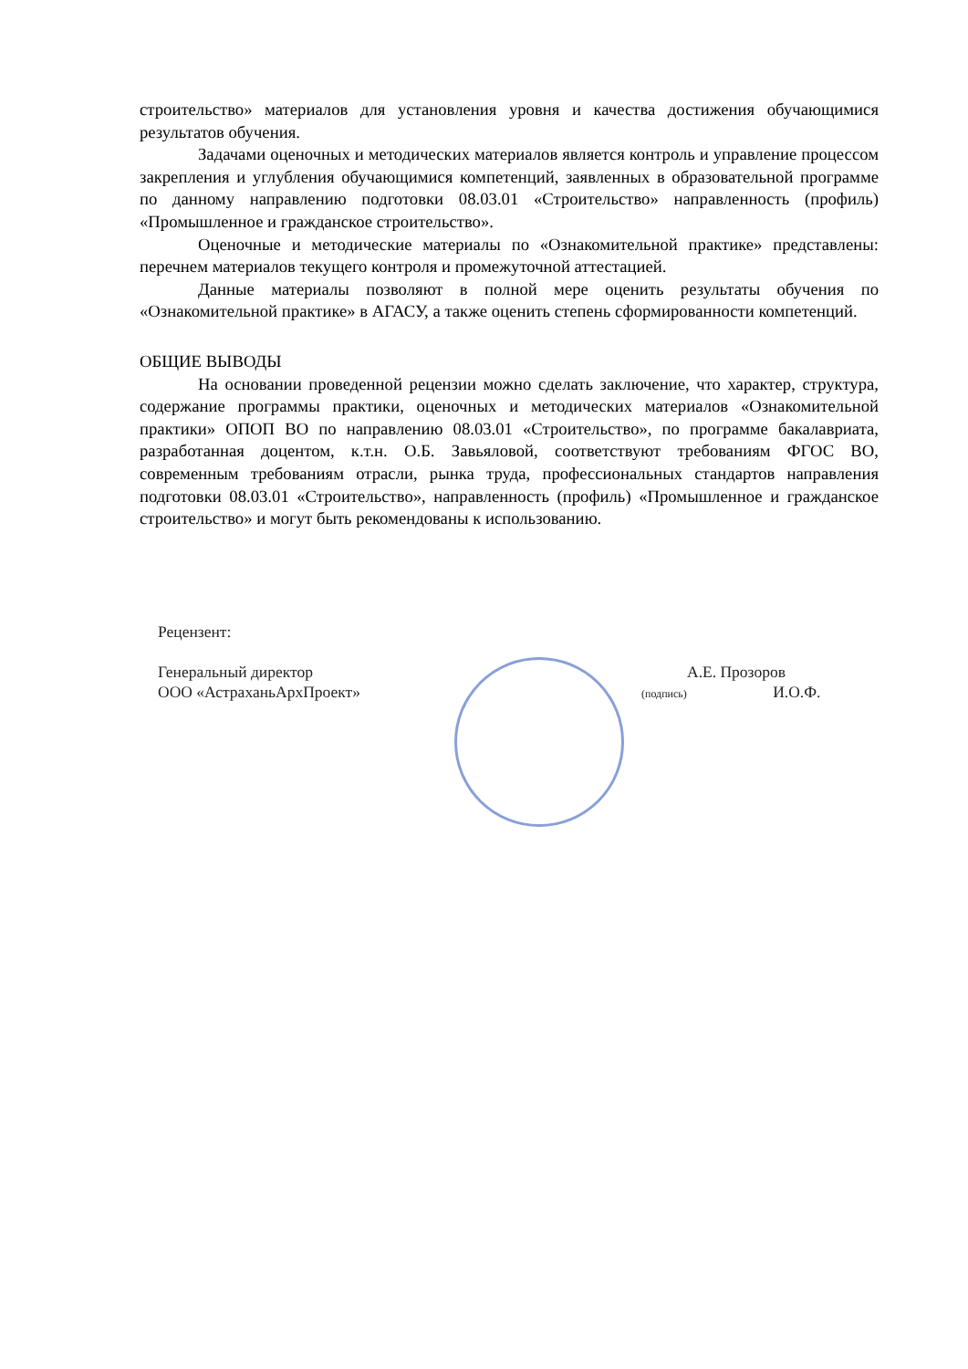строительство» материалов для установления уровня и качества достижения обучающимися результатов обучения.
Задачами оценочных и методических материалов является контроль и управление процессом закрепления и углубления обучающимися компетенций, заявленных в образовательной программе по данному направлению подготовки 08.03.01 «Строительство» направленность (профиль) «Промышленное и гражданское строительство».
Оценочные и методические материалы по «Ознакомительной практике» представлены: перечнем материалов текущего контроля и промежуточной аттестацией.
Данные материалы позволяют в полной мере оценить результаты обучения по «Ознакомительной практике» в АГАСУ, а также оценить степень сформированности компетенций.
ОБЩИЕ ВЫВОДЫ
На основании проведенной рецензии можно сделать заключение, что характер, структура, содержание программы практики, оценочных и методических материалов «Ознакомительной практики» ОПОП ВО по направлению 08.03.01 «Строительство», по программе бакалавриата, разработанная доцентом, к.т.н. О.Б. Завьяловой, соответствуют требованиям ФГОС ВО, современным требованиям отрасли, рынка труда, профессиональных стандартов направления подготовки 08.03.01 «Строительство», направленность (профиль) «Промышленное и гражданское строительство» и могут быть рекомендованы к использованию.
Рецензент:
Генеральный директор
ООО «АстраханьАрхПроект»
А.Е. Прозоров
(подпись) И.О.Ф.